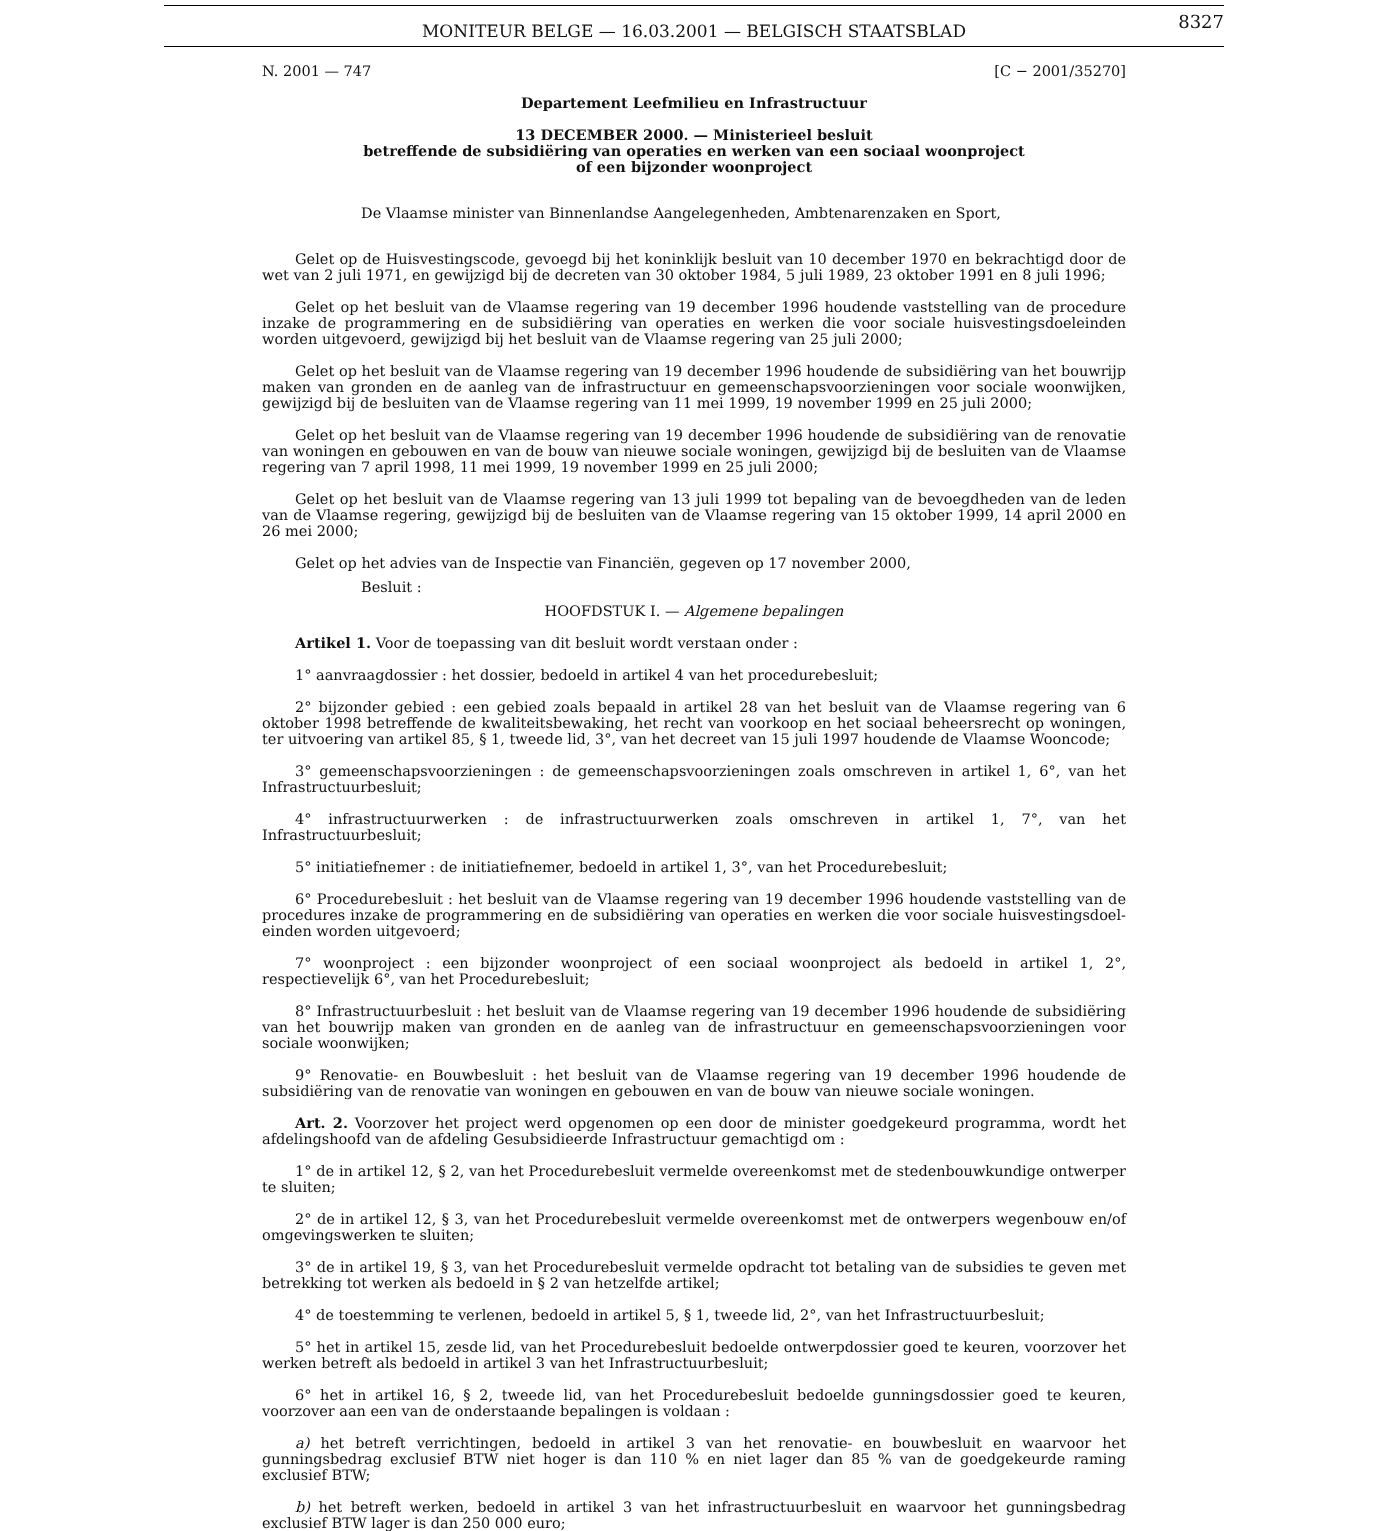MONITEUR BELGE — 16.03.2001 — BELGISCH STAATSBLAD
8327
N. 2001 — 747 [C − 2001/35270]
Departement Leefmilieu en Infrastructuur
13 DECEMBER 2000. — Ministerieel besluit
betreffende de subsidiëring van operaties en werken van een sociaal woonproject
of een bijzonder woonproject
De Vlaamse minister van Binnenlandse Aangelegenheden, Ambtenarenzaken en Sport,
Gelet op de Huisvestingscode, gevoegd bij het koninklijk besluit van 10 december 1970 en bekrachtigd door de wet van 2 juli 1971, en gewijzigd bij de decreten van 30 oktober 1984, 5 juli 1989, 23 oktober 1991 en 8 juli 1996;
Gelet op het besluit van de Vlaamse regering van 19 december 1996 houdende vaststelling van de procedure inzake de programmering en de subsidiëring van operaties en werken die voor sociale huisvestingsdoeleinden worden uitgevoerd, gewijzigd bij het besluit van de Vlaamse regering van 25 juli 2000;
Gelet op het besluit van de Vlaamse regering van 19 december 1996 houdende de subsidiëring van het bouwrijp maken van gronden en de aanleg van de infrastructuur en gemeenschapsvoorzieningen voor sociale woonwijken, gewijzigd bij de besluiten van de Vlaamse regering van 11 mei 1999, 19 november 1999 en 25 juli 2000;
Gelet op het besluit van de Vlaamse regering van 19 december 1996 houdende de subsidiëring van de renovatie van woningen en gebouwen en van de bouw van nieuwe sociale woningen, gewijzigd bij de besluiten van de Vlaamse regering van 7 april 1998, 11 mei 1999, 19 november 1999 en 25 juli 2000;
Gelet op het besluit van de Vlaamse regering van 13 juli 1999 tot bepaling van de bevoegdheden van de leden van de Vlaamse regering, gewijzigd bij de besluiten van de Vlaamse regering van 15 oktober 1999, 14 april 2000 en 26 mei 2000;
Gelet op het advies van de Inspectie van Financiën, gegeven op 17 november 2000,
Besluit :
HOOFDSTUK I. — Algemene bepalingen
Artikel 1. Voor de toepassing van dit besluit wordt verstaan onder :
1° aanvraagdossier : het dossier, bedoeld in artikel 4 van het procedurebesluit;
2° bijzonder gebied : een gebied zoals bepaald in artikel 28 van het besluit van de Vlaamse regering van 6 oktober 1998 betreffende de kwaliteitsbewaking, het recht van voorkoop en het sociaal beheersrecht op woningen, ter uitvoering van artikel 85, § 1, tweede lid, 3°, van het decreet van 15 juli 1997 houdende de Vlaamse Wooncode;
3° gemeenschapsvoorzieningen : de gemeenschapsvoorzieningen zoals omschreven in artikel 1, 6°, van het Infrastructuurbesluit;
4° infrastructuurwerken : de infrastructuurwerken zoals omschreven in artikel 1, 7°, van het Infrastructuurbesluit;
5° initiatiefnemer : de initiatiefnemer, bedoeld in artikel 1, 3°, van het Procedurebesluit;
6° Procedurebesluit : het besluit van de Vlaamse regering van 19 december 1996 houdende vaststelling van de procedures inzake de programmering en de subsidiëring van operaties en werken die voor sociale huisvestingsdoel-einden worden uitgevoerd;
7° woonproject : een bijzonder woonproject of een sociaal woonproject als bedoeld in artikel 1, 2°, respectievelijk 6°, van het Procedurebesluit;
8° Infrastructuurbesluit : het besluit van de Vlaamse regering van 19 december 1996 houdende de subsidiëring van het bouwrijp maken van gronden en de aanleg van de infrastructuur en gemeenschapsvoorzieningen voor sociale woonwijken;
9° Renovatie- en Bouwbesluit : het besluit van de Vlaamse regering van 19 december 1996 houdende de subsidiëring van de renovatie van woningen en gebouwen en van de bouw van nieuwe sociale woningen.
Art. 2. Voorzover het project werd opgenomen op een door de minister goedgekeurd programma, wordt het afdelingshoofd van de afdeling Gesubsidieerde Infrastructuur gemachtigd om :
1° de in artikel 12, § 2, van het Procedurebesluit vermelde overeenkomst met de stedenbouwkundige ontwerper te sluiten;
2° de in artikel 12, § 3, van het Procedurebesluit vermelde overeenkomst met de ontwerpers wegenbouw en/of omgevingswerken te sluiten;
3° de in artikel 19, § 3, van het Procedurebesluit vermelde opdracht tot betaling van de subsidies te geven met betrekking tot werken als bedoeld in § 2 van hetzelfde artikel;
4° de toestemming te verlenen, bedoeld in artikel 5, § 1, tweede lid, 2°, van het Infrastructuurbesluit;
5° het in artikel 15, zesde lid, van het Procedurebesluit bedoelde ontwerpdossier goed te keuren, voorzover het werken betreft als bedoeld in artikel 3 van het Infrastructuurbesluit;
6° het in artikel 16, § 2, tweede lid, van het Procedurebesluit bedoelde gunningsdossier goed te keuren, voorzover aan een van de onderstaande bepalingen is voldaan :
a) het betreft verrichtingen, bedoeld in artikel 3 van het renovatie- en bouwbesluit en waarvoor het gunningsbedrag exclusief BTW niet hoger is dan 110 % en niet lager dan 85 % van de goedgekeurde raming exclusief BTW;
b) het betreft werken, bedoeld in artikel 3 van het infrastructuurbesluit en waarvoor het gunningsbedrag exclusief BTW lager is dan 250 000 euro;